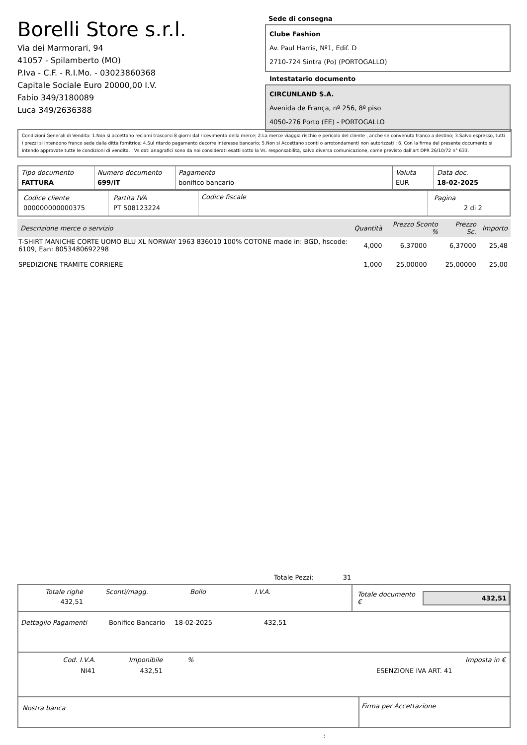Borelli Store s.r.l.
Via dei Marmorari, 94
41057 - Spilamberto (MO)
P.Iva - C.F. - R.I.Mo. - 03023860368
Capitale Sociale Euro 20000,00 I.V.
Fabio 349/3180089
Luca 349/2636388
Sede di consegna
Clube Fashion
Av. Paul Harris, Nº1, Edif. D
2710-724 Sintra (Po) (PORTOGALLO)
Intestatario documento
CIRCUNLAND S.A.
Avenida de França, nº 256, 8º piso
4050-276 Porto (EE) - PORTOGALLO
Condizioni Generali di Vendita: 1.Non si accettano reclami trascorsi 8 giorni dal ricevimento della merce; 2.La merce viaggia rischio e pericolo del cliente , anche se convenuta franco a destino; 3.Salvo espresso, tutti i prezzi si intendono franco sede dalla ditta fornitrice; 4.Sul ritardo pagamento decorre interesse bancario; 5.Non si Accettano sconti o arrotondamenti non autorizzati ; 6. Con la firma del presente documento si intendo approvate tutte le condizioni di vendita. I Vs dati anagrafici sono da noi considerati esatti sotto la Vs. responsabilità, salvo diversa comunicazione, come previsto dall'art DPR 26/10/72 n° 633.
| Tipo documento FATTURA | Numero documento 699/IT | Pagamento bonifico bancario | Valuta EUR | Data doc. 18-02-2025 |
| Codice cliente 000000000000375 | Partita IVA PT 508123224 | Codice fiscale | Pagina 2 di 2 |
| Descrizione merce o servizio | Quantità | Prezzo Sconto % | Prezzo Sc. | Importo |
| --- | --- | --- | --- | --- |
| T-SHIRT MANICHE CORTE UOMO BLU XL NORWAY 1963 836010 100% COTONE made in: BGD, hscode: 6109, Ean: 8053480692298 | 4,000 | 6,37000 | 6,37000 | 25,48 |
| SPEDIZIONE TRAMITE CORRIERE | 1,000 | 25,00000 | 25,00000 | 25,00 |
Totale Pezzi: 31
Totale righe
432,51
Sconti/magg. Bollo I.V.A.
Totale documento €
432,51
Dettaglio Pagamenti Bonifico Bancario 18-02-2025 432,51
Cod. I.V.A.
NI41
Imponibile
432,51
% Imposta in €
ESENZIONE IVA ART. 41
Nostra banca
Firma per Accettazione
: